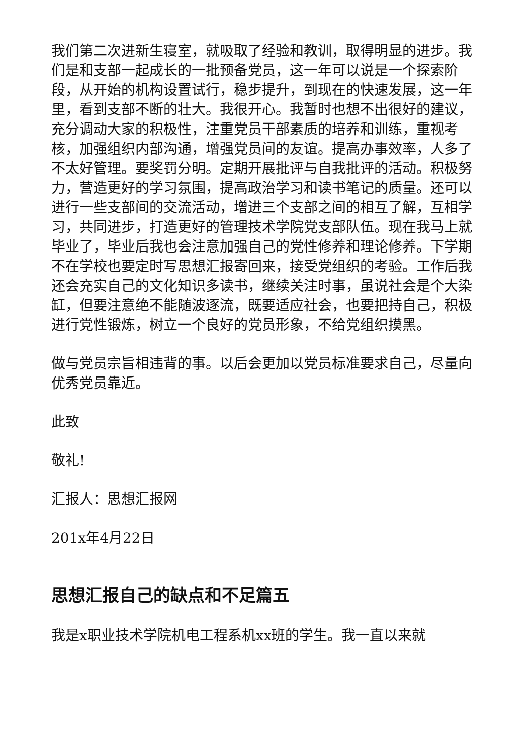我们第二次进新生寝室，就吸取了经验和教训，取得明显的进步。我们是和支部一起成长的一批预备党员，这一年可以说是一个探索阶段，从开始的机构设置试行，稳步提升，到现在的快速发展，这一年里，看到支部不断的壮大。我很开心。我暂时也想不出很好的建议，充分调动大家的积极性，注重党员干部素质的培养和训练，重视考核，加强组织内部沟通，增强党员间的友谊。提高办事效率，人多了不太好管理。要奖罚分明。定期开展批评与自我批评的活动。积极努力，营造更好的学习氛围，提高政治学习和读书笔记的质量。还可以进行一些支部间的交流活动，增进三个支部之间的相互了解，互相学习，共同进步，打造更好的管理技术学院党支部队伍。现在我马上就毕业了，毕业后我也会注意加强自己的党性修养和理论修养。下学期不在学校也要定时写思想汇报寄回来，接受党组织的考验。工作后我还会充实自己的文化知识多读书，继续关注时事，虽说社会是个大染缸，但要注意绝不能随波逐流，既要适应社会，也要把持自己，积极进行党性锻炼，树立一个良好的党员形象，不给党组织摸黑。
做与党员宗旨相违背的事。以后会更加以党员标准要求自己，尽量向优秀党员靠近。
此致
敬礼!
汇报人：思想汇报网
201x年4月22日
思想汇报自己的缺点和不足篇五
我是x职业技术学院机电工程系机xx班的学生。我一直以来就